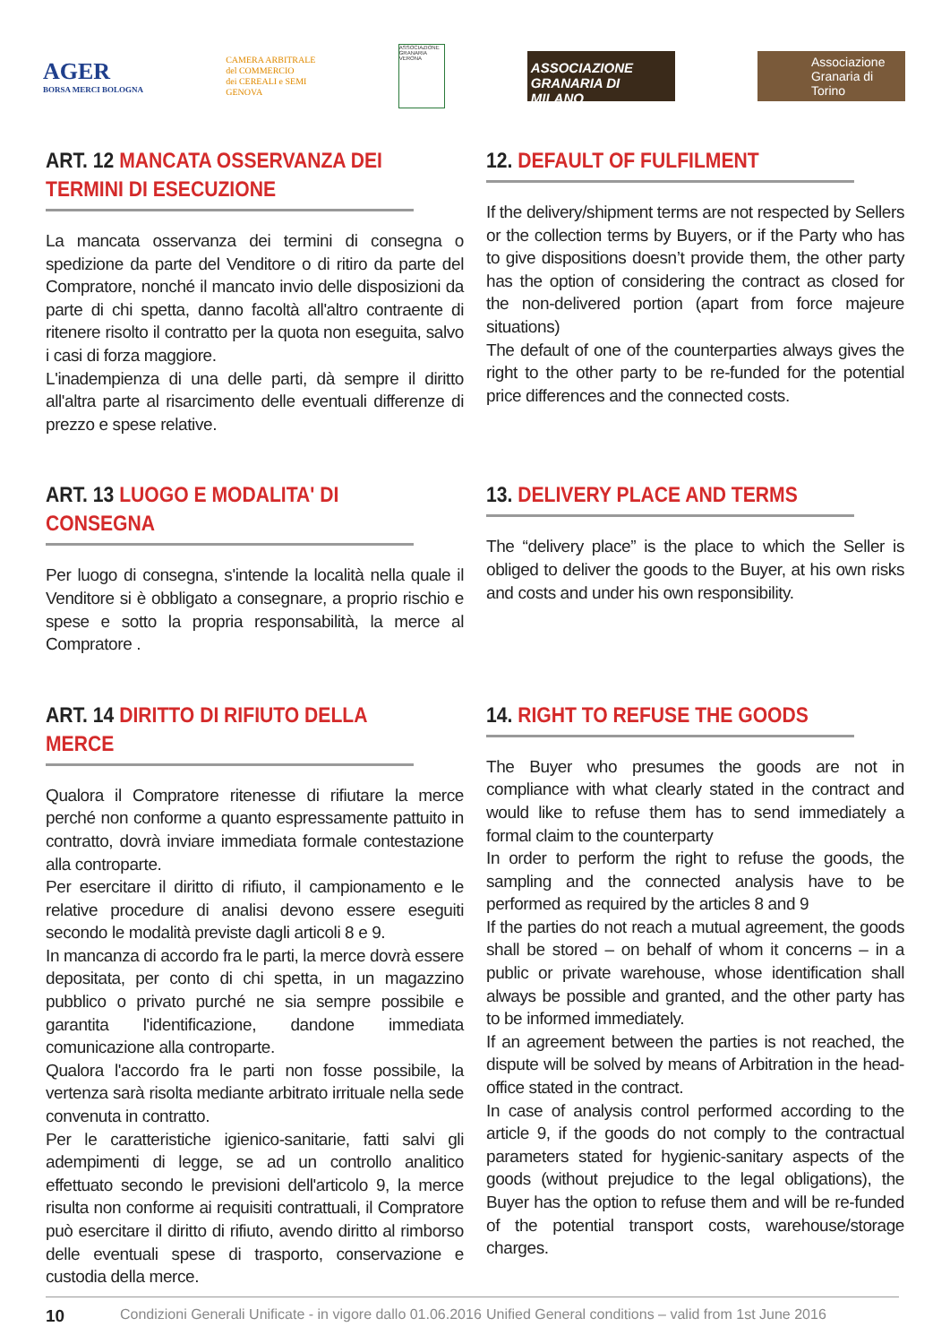AGER
BORSA MERCI BOLOGNA
CAMERA ARBITRALE
del COMMERCIO
dei CEREALI e SEMI
GENOVA
ASSOCIAZIONE GRANARIA VERONA
ASSOCIAZIONE GRANARIA DI MILANO
Associazione Granaria di Torino
ART. 12 MANCATA OSSERVANZA DEI TERMINI DI ESECUZIONE
La mancata osservanza dei termini di consegna o spedizione da parte del Venditore o di ritiro da parte del Compratore, nonché il mancato invio delle disposizioni da parte di chi spetta, danno facoltà all'altro contraente di ritenere risolto il contratto per la quota non eseguita, salvo i casi di forza maggiore.
L'inadempienza di una delle parti, dà sempre il diritto all'altra parte al risarcimento delle eventuali differenze di prezzo e spese relative.
12. DEFAULT OF FULFILMENT
If the delivery/shipment terms are not respected by Sellers or the collection terms by Buyers, or if the Party who has to give dispositions doesn’t provide them, the other party has the option of considering the contract as closed for the non-delivered portion (apart from force majeure situations)
The default of one of the counterparties always gives the right to the other party to be re-funded for the potential price differences and the connected costs.
ART. 13 LUOGO E MODALITA' DI CONSEGNA
Per luogo di consegna, s'intende la località nella quale il Venditore si è obbligato a consegnare, a proprio rischio e spese e sotto la propria responsabilità, la merce al Compratore .
13. DELIVERY PLACE AND TERMS
The “delivery place” is the place to which the Seller is obliged to deliver the goods to the Buyer, at his own risks and costs and under his own responsibility.
ART. 14 DIRITTO DI RIFIUTO DELLA MERCE
Qualora il Compratore ritenesse di rifiutare la merce perché non conforme a quanto espressamente pattuito in contratto, dovrà inviare immediata formale contestazione alla controparte.
Per esercitare il diritto di rifiuto, il campionamento e le relative procedure di analisi devono essere eseguiti secondo le modalità previste dagli articoli 8 e 9.
In mancanza di accordo fra le parti, la merce dovrà essere depositata, per conto di chi spetta, in un magazzino pubblico o privato purché ne sia sempre possibile e garantita l'identificazione, dandone immediata comunicazione alla controparte.
Qualora l'accordo fra le parti non fosse possibile, la vertenza sarà risolta mediante arbitrato irrituale nella sede convenuta in contratto.
Per le caratteristiche igienico-sanitarie, fatti salvi gli adempimenti di legge, se ad un controllo analitico effettuato secondo le previsioni dell'articolo 9, la merce risulta non conforme ai requisiti contrattuali, il Compratore può esercitare il diritto di rifiuto, avendo diritto al rimborso delle eventuali spese di trasporto, conservazione e custodia della merce.
14. RIGHT TO REFUSE THE GOODS
The Buyer who presumes the goods are not in compliance with what clearly stated in the contract and would like to refuse them has to send immediately a formal claim to the counterparty
In order to perform the right to refuse the goods, the sampling and the connected analysis have to be performed as required by the articles 8 and 9
If the parties do not reach a mutual agreement, the goods shall be stored – on behalf of whom it concerns – in a public or private warehouse, whose identification shall always be possible and granted, and the other party has to be informed immediately.
If an agreement between the parties is not reached, the dispute will be solved by means of Arbitration in the head-office stated in the contract.
In case of analysis control performed according to the article 9, if the goods do not comply to the contractual parameters stated for hygienic-sanitary aspects of the goods (without prejudice to the legal obligations), the Buyer has the option to refuse them and will be re-funded of the potential transport costs, warehouse/storage charges.
10 Condizioni Generali Unificate - in vigore dallo 01.06.2016 Unified General conditions – valid from 1st June 2016